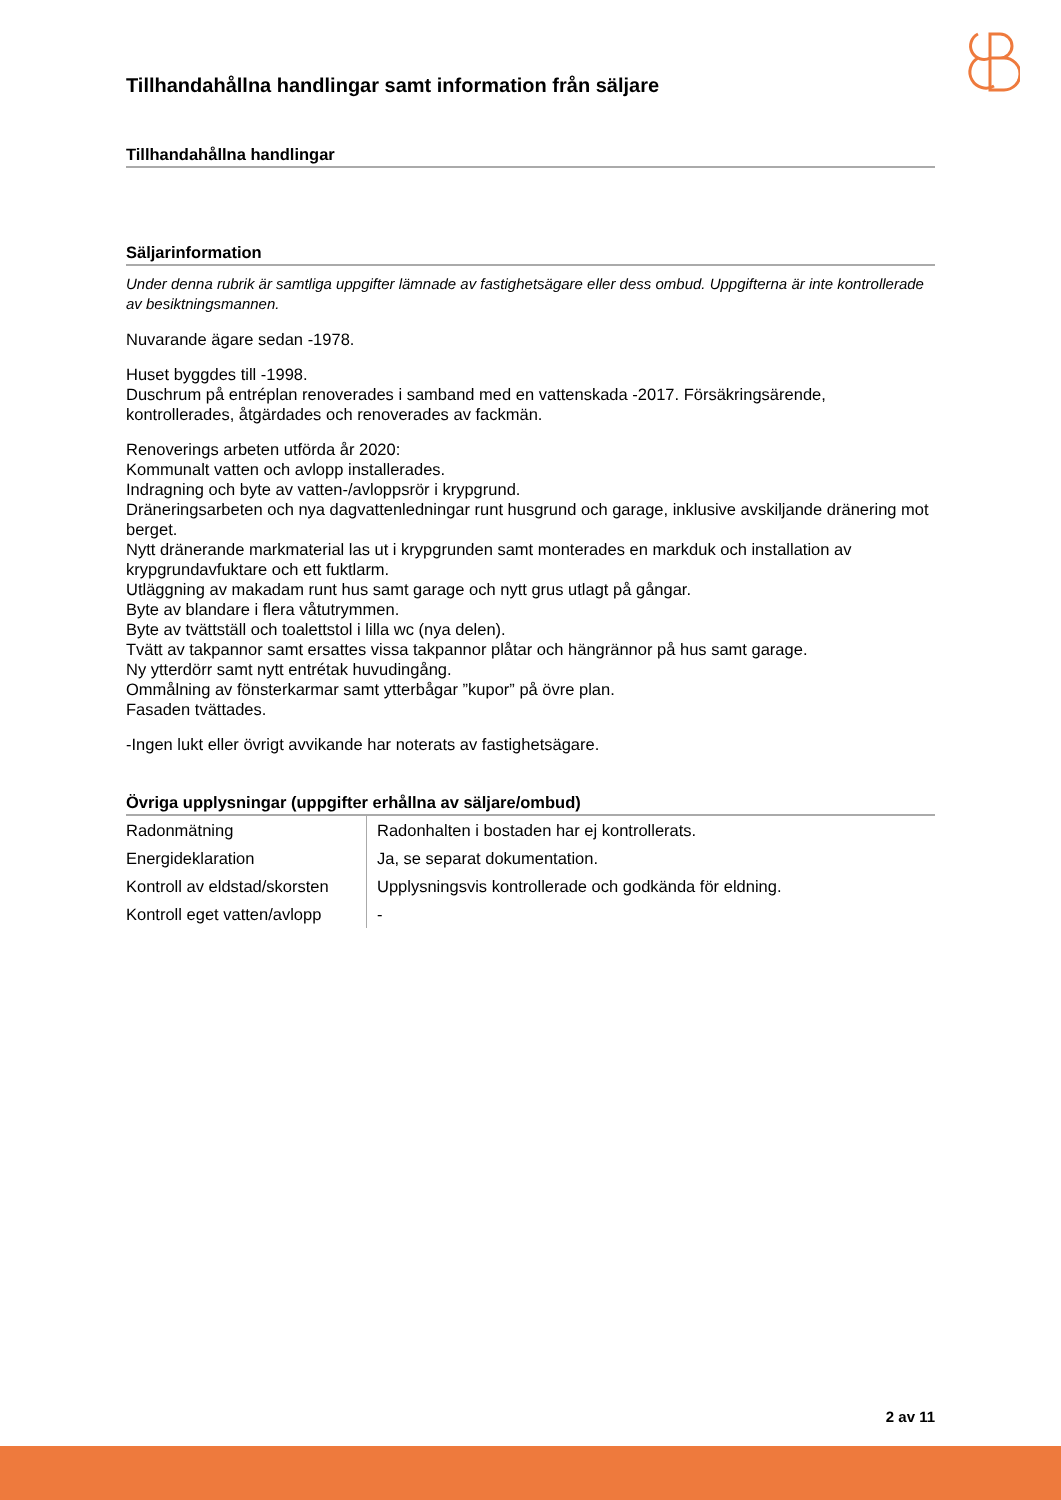Tillhandahållna handlingar samt information från säljare
Tillhandahållna handlingar
Säljarinformation
Under denna rubrik är samtliga uppgifter lämnade av fastighetsägare eller dess ombud. Uppgifterna är inte kontrollerade av besiktningsmannen.
Nuvarande ägare sedan -1978.
Huset byggdes till -1998.
Duschrum på entréplan renoverades i samband med en vattenskada -2017. Försäkringsärende, kontrollerades, åtgärdades och renoverades av fackmän.
Renoverings arbeten utförda år 2020:
Kommunalt vatten och avlopp installerades.
Indragning och byte av vatten-/avloppsrör i krypgrund.
Dräneringsarbeten och nya dagvattenledningar runt husgrund och garage, inklusive avskiljande dränering mot berget.
Nytt dränerande markmaterial las ut i krypgrunden samt monterades en markduk och installation av krypgrundavfuktare och ett fuktlarm.
Utläggning av makadam runt hus samt garage och nytt grus utlagt på gångar.
Byte av blandare i flera våtutrymmen.
Byte av tvättställ och toalettstol i lilla wc (nya delen).
Tvätt av takpannor samt ersattes vissa takpannor plåtar och hängrännor på hus samt garage.
Ny ytterdörr samt nytt entrétak huvudingång.
Ommålning av fönsterkarmar samt ytterbågar ”kupor” på övre plan.
Fasaden tvättades.
-Ingen lukt eller övrigt avvikande har noterats av fastighetsägare.
Övriga upplysningar (uppgifter erhållna av säljare/ombud)
| Radonmätning | Radonhalten i bostaden har ej kontrollerats. |
| Energideklaration | Ja, se separat dokumentation. |
| Kontroll av eldstad/skorsten | Upplysningsvis kontrollerade och godkända för eldning. |
| Kontroll eget vatten/avlopp | - |
2 av 11